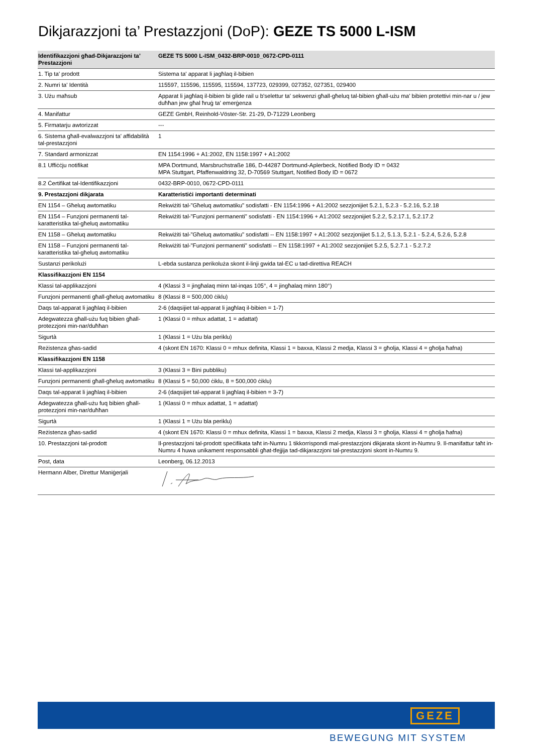Dikjarazzjoni ta’ Prestazzjoni (DoP): GEZE TS 5000 L-ISM
| Identifikazzjoni għad-Dikjarazzjoni ta’ Prestazzjoni | GEZE TS 5000 L-ISM_0432-BRP-0010_0672-CPD-0111 |
| --- | --- |
| 1. Tip ta' prodott | Sistema ta' apparat li jagħlaq il-bibien |
| 2. Numri ta' Identità | 115597, 115596, 115595, 115594, 137723, 029399, 027352, 027351, 029400 |
| 3. Użu maħsub | Apparat li jagħlaq il-bibien bi glide rail u b'selettur ta' sekwenzi għall-għeluq tal-bibien għall-użu ma' bibien protettivi min-nar u / jew duħħan jew għal ħruġ ta' emerġenza |
| 4. Manifattur | GEZE GmbH, Reinhold-Vöster-Str. 21-29, D-71229 Leonberg |
| 5. Firmatarju awtorizzat | --- |
| 6. Sistema għall-evalwazzjoni ta' affidabilità tal-prestazzjoni | 1 |
| 7. Standard armonizzat | EN 1154:1996 + A1:2002, EN 1158:1997 + A1:2002 |
| 8.1 Uffiċċju notifikat | MPA Dortmund, Marsbruchstraße 186, D-44287 Dortmund-Aplerbeck, Notified Body ID = 0432 MPA Stuttgart, Pfaffenwaldring 32, D-70569 Stuttgart, Notified Body ID = 0672 |
| 8.2 Ċertifikat tal-Identifikazzjoni | 0432-BRP-0010, 0672-CPD-0111 |
| 9. Prestazzjoni dikjarata | Karatteristiċi importanti determinati |
| EN 1154 – Għeluq awtomatiku | Rekwiżiti tal-"Għeluq awtomatiku" sodisfatti - EN 1154:1996 + A1:2002 sezzjonijiet 5.2.1, 5.2.3 - 5.2.16, 5.2.18 |
| EN 1154 – Funzjoni permanenti tal-karatteristika tal-għeluq awtomatiku | Rekwiżiti tal-"Funzjoni permanenti" sodisfatti - EN 1154:1996 + A1:2002 sezzjonijiet 5.2.2, 5.2.17.1, 5.2.17.2 |
| EN 1158 – Għeluq awtomatiku | Rekwiżiti tal-"Għeluq awtomatiku" sodisfatti -- EN 1158:1997 + A1:2002 sezzjonijiet 5.1.2, 5.1.3, 5.2.1 - 5.2.4, 5.2.6, 5.2.8 |
| EN 1158 – Funzjoni permanenti tal-karatteristika tal-għeluq awtomatiku | Rekwiżiti tal-"Funzjoni permanenti" sodisfatti -- EN 1158:1997 + A1:2002 sezzjonijiet 5.2.5, 5.2.7.1 - 5.2.7.2 |
| Sustanzi perikolużi | L-ebda sustanza perikoluża skont il-linji gwida tal-EC u tad-direttiva REACH |
| Klassifikazzjoni EN 1154 | |
| Klassi tal-applikazzjoni | 4 (Klassi 3 = jingħalaq minn tal-inqas 105°, 4 = jingħalaq minn 180°) |
| Funzjoni permanenti għall-għeluq awtomatiku | 8 (Klassi 8 = 500,000 ċiklu) |
| Daqs tal-apparat li jagħlaq il-bibien | 2-6 (daqsijiet tal-apparat li jagħlaq il-bibien = 1-7) |
| Adegwatezza għall-użu fuq bibien għall-protezzjoni min-nar/duħħan | 1 (Klassi 0 = mhux adattat, 1 = adattat) |
| Sigurtà | 1 (Klassi 1 = Użu bla periklu) |
| Reżistenza għas-sadid | 4 (skont EN 1670: Klassi 0 = mhux definita, Klassi 1 = baxxa, Klassi 2 medja, Klassi 3 = għolja, Klassi 4 = għolja ħafna) |
| Klassifikazzjoni EN 1158 | |
| Klassi tal-applikazzjoni | 3 (Klassi 3 = Bini pubbliku) |
| Funzjoni permanenti għall-għeluq awtomatiku | 8 (Klassi 5 = 50,000 ċiklu, 8 = 500,000 ċiklu) |
| Daqs tal-apparat li jagħlaq il-bibien | 2-6 (daqsijiet tal-apparat li jagħlaq il-bibien = 3-7) |
| Adegwatezza għall-użu fuq bibien għall-protezzjoni min-nar/duħħan | 1 (Klassi 0 = mhux adattat, 1 = adattat) |
| Sigurtà | 1 (Klassi 1 = Użu bla periklu) |
| Reżistenza għas-sadid | 4 (skont EN 1670: Klassi 0 = mhux definita, Klassi 1 = baxxa, Klassi 2 medja, Klassi 3 = għolja, Klassi 4 = għolja ħafna) |
| 10. Prestazzjoni tal-prodott | Il-prestazzjoni tal-prodott speċifikata taħt in-Numru 1 tikkorrispondi mal-prestazzjoni dikjarata skont in-Numru 9. Il-manifattur taħt in-Numru 4 huwa unikament responsabbli għat-tfejjija tad-dikjarazzjoni tal-prestazzjoni skont in-Numru 9. |
| Post, data | Leonberg, 06.12.2013 |
| Hermann Alber, Direttur Maniġerjali | |
GEZE
BEWEGUNG MIT SYSTEM